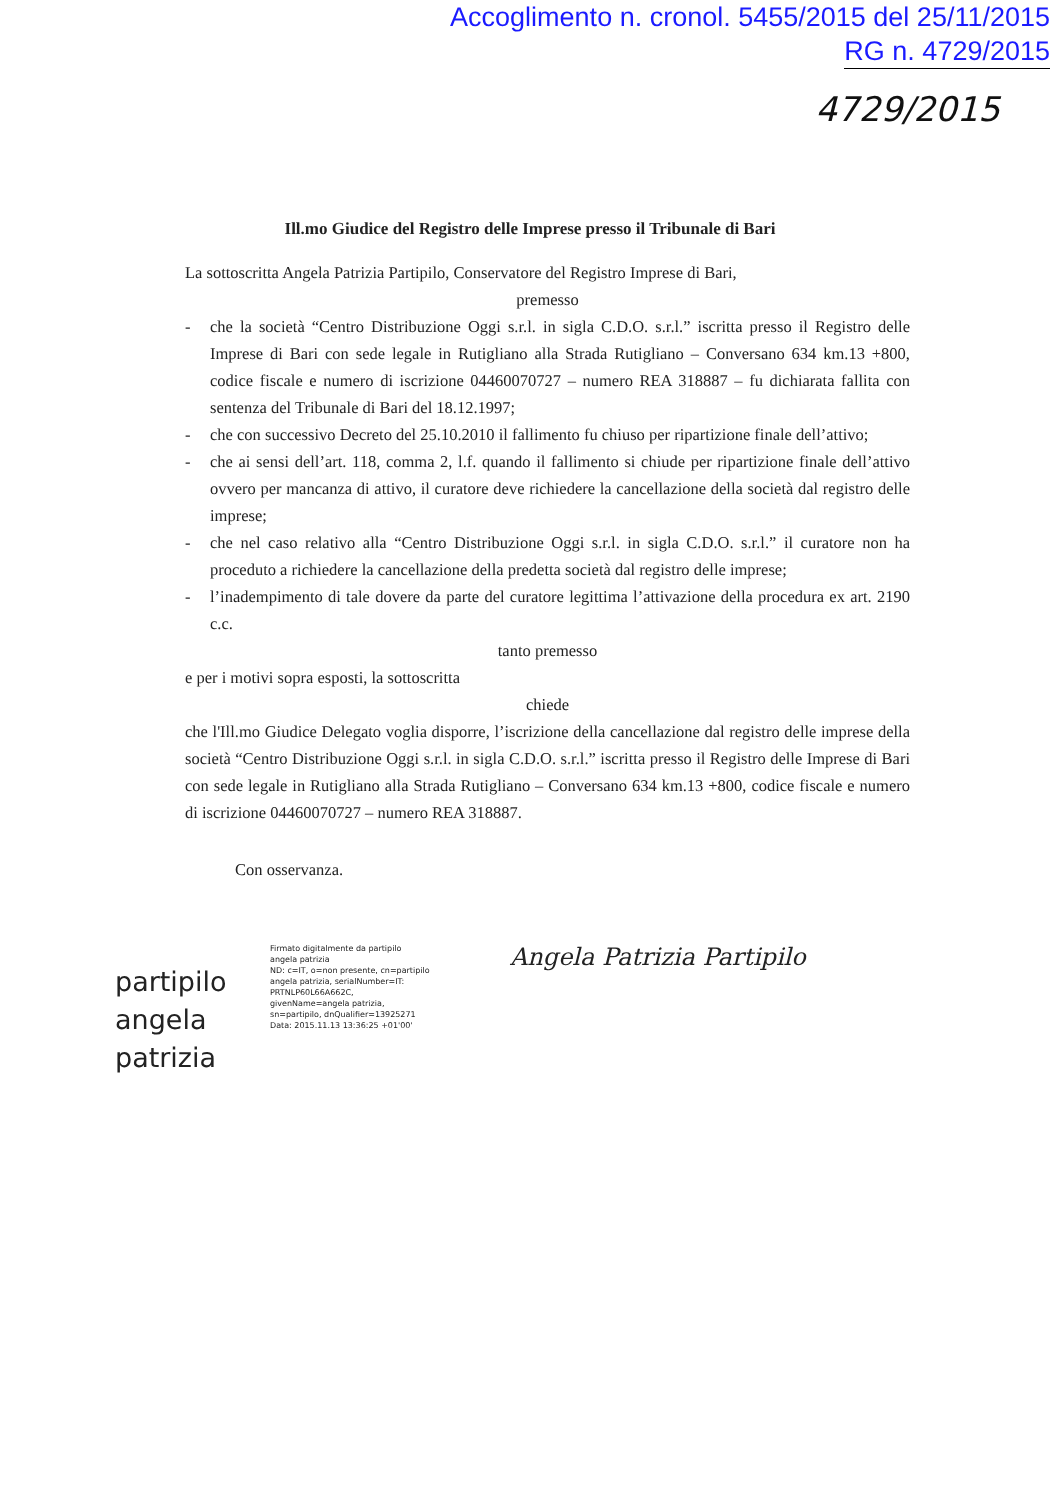Accoglimento n. cronol. 5455/2015 del 25/11/2015
RG n. 4729/2015
4729/2015
Ill.mo Giudice del Registro delle Imprese presso il Tribunale di Bari
La sottoscritta Angela Patrizia Partipilo, Conservatore del Registro Imprese di Bari,
premesso
- che la società “Centro Distribuzione Oggi s.r.l. in sigla C.D.O. s.r.l.” iscritta presso il Registro delle Imprese di Bari con sede legale in Rutigliano alla Strada Rutigliano – Conversano 634 km.13 +800, codice fiscale e numero di iscrizione 04460070727 – numero REA 318887 – fu dichiarata fallita con sentenza del Tribunale di Bari del 18.12.1997;
- che con successivo Decreto del 25.10.2010 il fallimento fu chiuso per ripartizione finale dell’attivo;
- che ai sensi dell’art. 118, comma 2, l.f. quando il fallimento si chiude per ripartizione finale dell’attivo ovvero per mancanza di attivo, il curatore deve richiedere la cancellazione della società dal registro delle imprese;
- che nel caso relativo alla “Centro Distribuzione Oggi s.r.l. in sigla C.D.O. s.r.l.” il curatore non ha proceduto a richiedere la cancellazione della predetta società dal registro delle imprese;
- l’inadempimento di tale dovere da parte del curatore legittima l’attivazione della procedura ex art. 2190 c.c.
tanto premesso
e per i motivi sopra esposti, la sottoscritta
chiede
che l'Ill.mo Giudice Delegato voglia disporre, l’iscrizione della cancellazione dal registro delle imprese della società “Centro Distribuzione Oggi s.r.l. in sigla C.D.O. s.r.l.” iscritta presso il Registro delle Imprese di Bari con sede legale in Rutigliano alla Strada Rutigliano – Conversano 634 km.13 +800, codice fiscale e numero di iscrizione 04460070727 – numero REA 318887.
Con osservanza.
partipilo angela patrizia
Firmato digitalmente da partipilo angela patrizia
ND: c=IT, o=non presente, cn=partipilo angela patrizia, serialNumber=IT: PRTNLP60L66A662C, givenName=angela patrizia, sn=partipilo, dnQualifier=13925271
Data: 2015.11.13 13:36:25 +01'00'
Angela Patrizia Partipilo